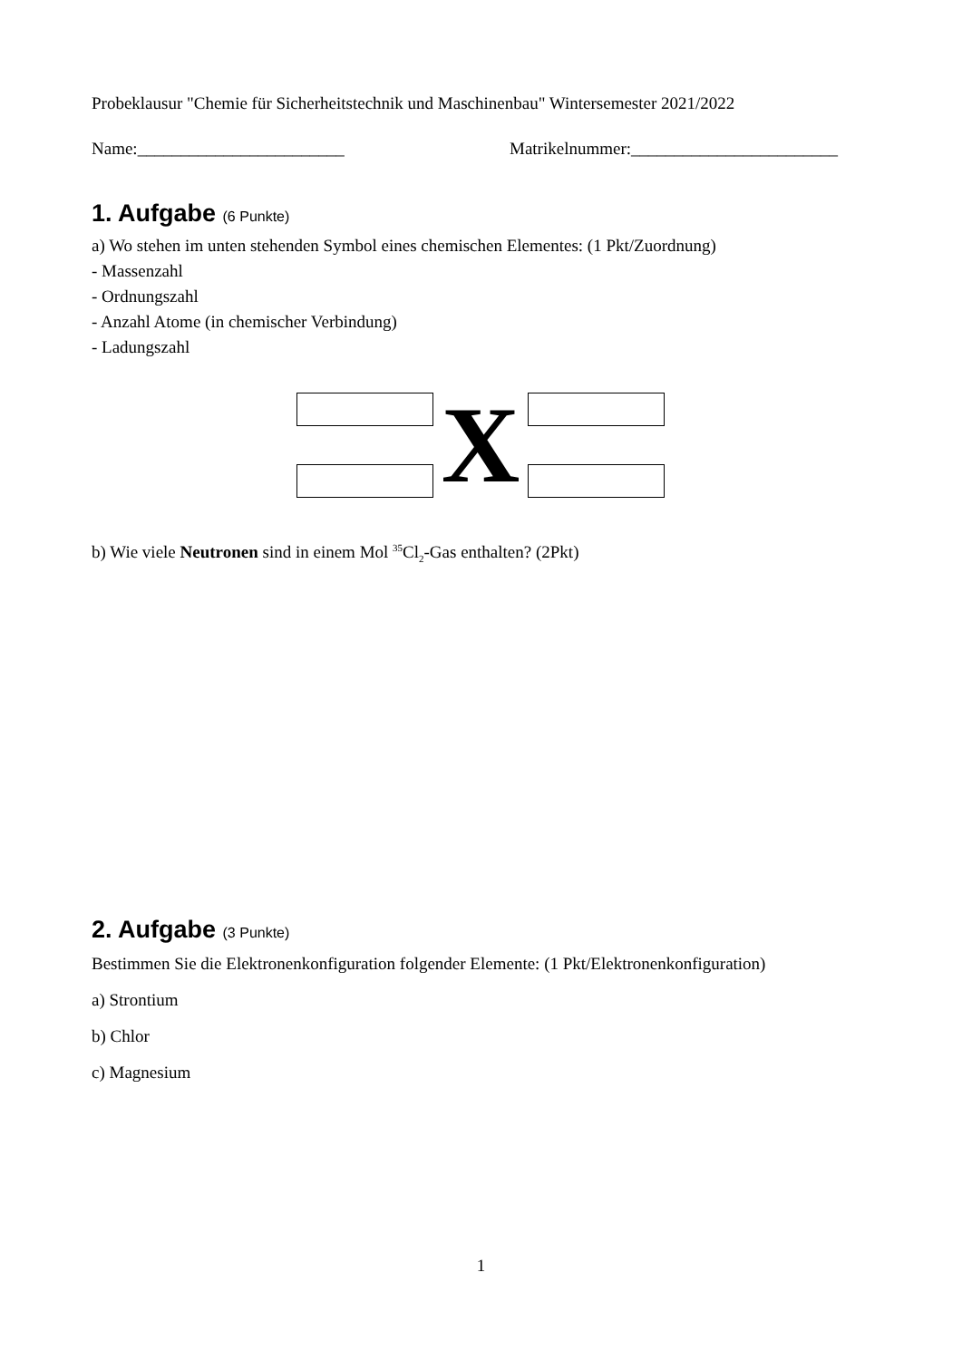Probeklausur "Chemie für Sicherheitstechnik und Maschinenbau" Wintersemester 2021/2022
Name:________________________ Matrikelnummer:________________________
1. Aufgabe (6 Punkte)
a) Wo stehen im unten stehenden Symbol eines chemischen Elementes: (1 Pkt/Zuordnung)
- Massenzahl
- Ordnungszahl
- Anzahl Atome (in chemischer Verbindung)
- Ladungszahl
X
b) Wie viele Neutronen sind in einem Mol <sup>35</sup>Cl<sub>2</sub>-Gas enthalten? (2Pkt)
2. Aufgabe (3 Punkte)
Bestimmen Sie die Elektronenkonfiguration folgender Elemente: (1 Pkt/Elektronenkonfiguration)
a) Strontium
b) Chlor
c) Magnesium
1